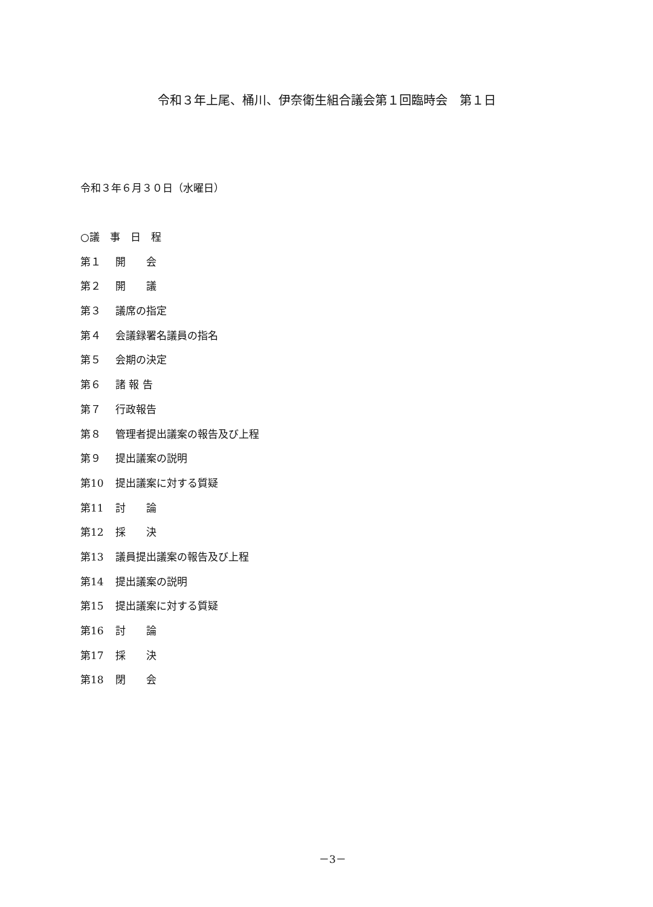令和３年上尾、桶川、伊奈衛生組合議会第１回臨時会　第１日
令和３年６月３０日（水曜日）
○議　事　日　程
第１ 開　　会
第２ 開　　議
第３ 議席の指定
第４ 会議録署名議員の指名
第５ 会期の決定
第６ 諸 報 告
第７ 行政報告
第８ 管理者提出議案の報告及び上程
第９ 提出議案の説明
第10 提出議案に対する質疑
第11 討　　論
第12 採　　決
第13 議員提出議案の報告及び上程
第14 提出議案の説明
第15 提出議案に対する質疑
第16 討　　論
第17 採　　決
第18 閉　　会
－3－